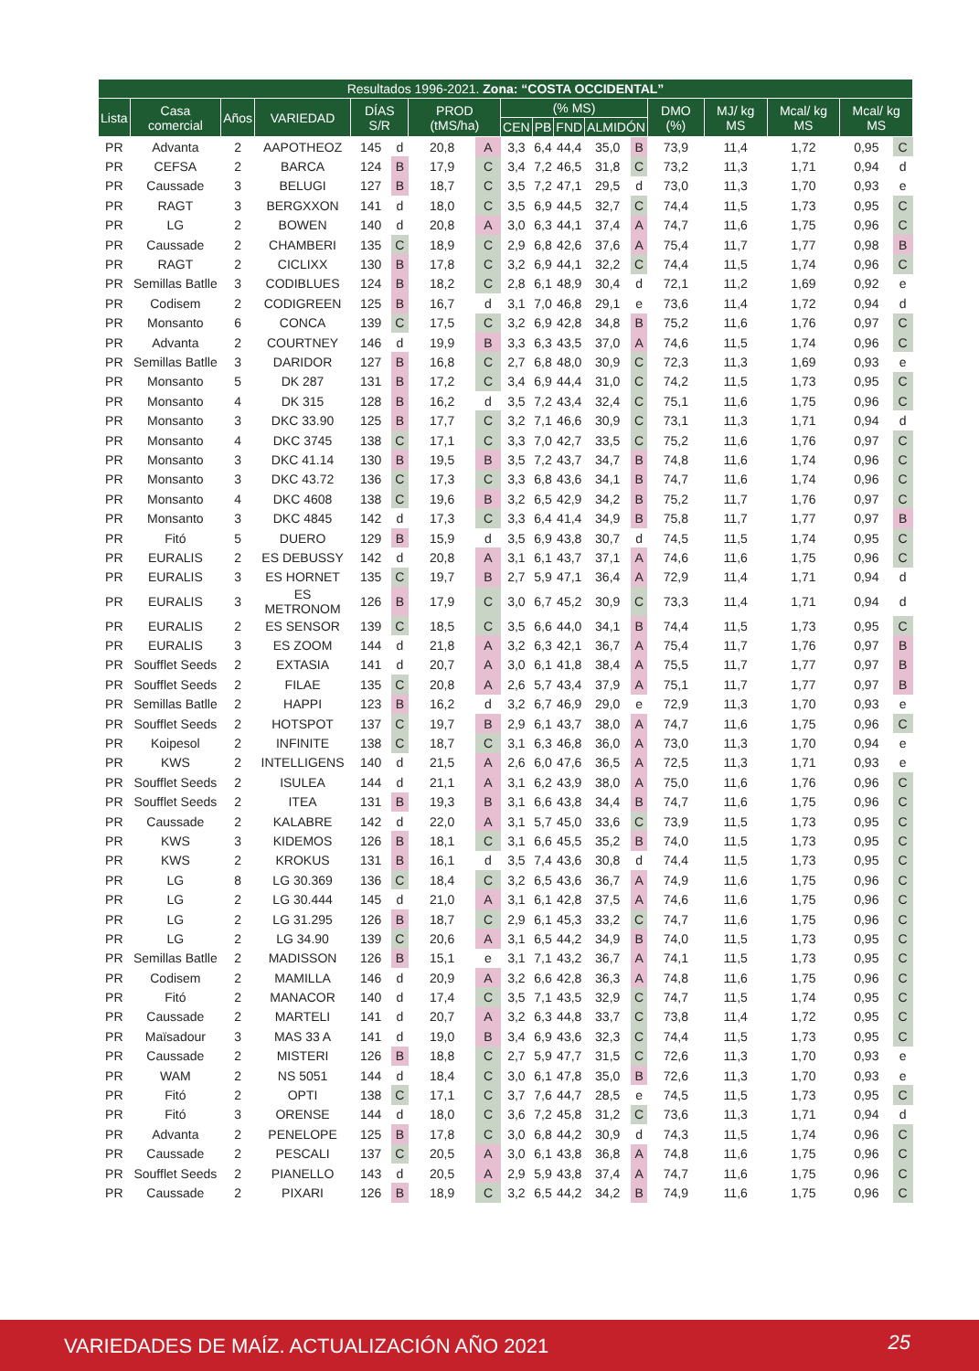| Resultados 1996-2021. Zona: “COSTA OCCIDENTAL” | | | | | | | | | | | | | | | | | |
| --- | --- | --- | --- | --- | --- | --- | --- | --- | --- | --- | --- | --- | --- | --- | --- | --- | --- |
| Lista | Casa comercial | Años | VARIEDAD | DÍAS S/R | | PROD (tMS/ha) | | (% MS) | | | | | DMO (%) | MJ/ kg MS | Mcal/ kg MS | Mcal/ kg MS | |
| | | | | | | | | CEN | PB | FND | ALMIDÓN | | | | | | |
| PR | Advanta | 2 | AAPOTHEOZ | 145 | d | 20,8 | A | 3,3 | 6,4 | 44,4 | 35,0 | B | 73,9 | 11,4 | 1,72 | 0,95 | C |
| PR | CEFSA | 2 | BARCA | 124 | B | 17,9 | C | 3,4 | 7,2 | 46,5 | 31,8 | C | 73,2 | 11,3 | 1,71 | 0,94 | d |
| PR | Caussade | 3 | BELUGI | 127 | B | 18,7 | C | 3,5 | 7,2 | 47,1 | 29,5 | d | 73,0 | 11,3 | 1,70 | 0,93 | e |
| PR | RAGT | 3 | BERGXXON | 141 | d | 18,0 | C | 3,5 | 6,9 | 44,5 | 32,7 | C | 74,4 | 11,5 | 1,73 | 0,95 | C |
| PR | LG | 2 | BOWEN | 140 | d | 20,8 | A | 3,0 | 6,3 | 44,1 | 37,4 | A | 74,7 | 11,6 | 1,75 | 0,96 | C |
| PR | Caussade | 2 | CHAMBERI | 135 | C | 18,9 | C | 2,9 | 6,8 | 42,6 | 37,6 | A | 75,4 | 11,7 | 1,77 | 0,98 | B |
| PR | RAGT | 2 | CICLIXX | 130 | B | 17,8 | C | 3,2 | 6,9 | 44,1 | 32,2 | C | 74,4 | 11,5 | 1,74 | 0,96 | C |
| PR | Semillas Batlle | 3 | CODIBLUES | 124 | B | 18,2 | C | 2,8 | 6,1 | 48,9 | 30,4 | d | 72,1 | 11,2 | 1,69 | 0,92 | e |
| PR | Codisem | 2 | CODIGREEN | 125 | B | 16,7 | d | 3,1 | 7,0 | 46,8 | 29,1 | e | 73,6 | 11,4 | 1,72 | 0,94 | d |
| PR | Monsanto | 6 | CONCA | 139 | C | 17,5 | C | 3,2 | 6,9 | 42,8 | 34,8 | B | 75,2 | 11,6 | 1,76 | 0,97 | C |
| PR | Advanta | 2 | COURTNEY | 146 | d | 19,9 | B | 3,3 | 6,3 | 43,5 | 37,0 | A | 74,6 | 11,5 | 1,74 | 0,96 | C |
| PR | Semillas Batlle | 3 | DARIDOR | 127 | B | 16,8 | C | 2,7 | 6,8 | 48,0 | 30,9 | C | 72,3 | 11,3 | 1,69 | 0,93 | e |
| PR | Monsanto | 5 | DK 287 | 131 | B | 17,2 | C | 3,4 | 6,9 | 44,4 | 31,0 | C | 74,2 | 11,5 | 1,73 | 0,95 | C |
| PR | Monsanto | 4 | DK 315 | 128 | B | 16,2 | d | 3,5 | 7,2 | 43,4 | 32,4 | C | 75,1 | 11,6 | 1,75 | 0,96 | C |
| PR | Monsanto | 3 | DKC 33.90 | 125 | B | 17,7 | C | 3,2 | 7,1 | 46,6 | 30,9 | C | 73,1 | 11,3 | 1,71 | 0,94 | d |
| PR | Monsanto | 4 | DKC 3745 | 138 | C | 17,1 | C | 3,3 | 7,0 | 42,7 | 33,5 | C | 75,2 | 11,6 | 1,76 | 0,97 | C |
| PR | Monsanto | 3 | DKC 41.14 | 130 | B | 19,5 | B | 3,5 | 7,2 | 43,7 | 34,7 | B | 74,8 | 11,6 | 1,74 | 0,96 | C |
| PR | Monsanto | 3 | DKC 43.72 | 136 | C | 17,3 | C | 3,3 | 6,8 | 43,6 | 34,1 | B | 74,7 | 11,6 | 1,74 | 0,96 | C |
| PR | Monsanto | 4 | DKC 4608 | 138 | C | 19,6 | B | 3,2 | 6,5 | 42,9 | 34,2 | B | 75,2 | 11,7 | 1,76 | 0,97 | C |
| PR | Monsanto | 3 | DKC 4845 | 142 | d | 17,3 | C | 3,3 | 6,4 | 41,4 | 34,9 | B | 75,8 | 11,7 | 1,77 | 0,97 | B |
| PR | Fitó | 5 | DUERO | 129 | B | 15,9 | d | 3,5 | 6,9 | 43,8 | 30,7 | d | 74,5 | 11,5 | 1,74 | 0,95 | C |
| PR | EURALIS | 2 | ES DEBUSSY | 142 | d | 20,8 | A | 3,1 | 6,1 | 43,7 | 37,1 | A | 74,6 | 11,6 | 1,75 | 0,96 | C |
| PR | EURALIS | 3 | ES HORNET | 135 | C | 19,7 | B | 2,7 | 5,9 | 47,1 | 36,4 | A | 72,9 | 11,4 | 1,71 | 0,94 | d |
| PR | EURALIS | 3 | ES METRONOM | 126 | B | 17,9 | C | 3,0 | 6,7 | 45,2 | 30,9 | C | 73,3 | 11,4 | 1,71 | 0,94 | d |
| PR | EURALIS | 2 | ES SENSOR | 139 | C | 18,5 | C | 3,5 | 6,6 | 44,0 | 34,1 | B | 74,4 | 11,5 | 1,73 | 0,95 | C |
| PR | EURALIS | 3 | ES ZOOM | 144 | d | 21,8 | A | 3,2 | 6,3 | 42,1 | 36,7 | A | 75,4 | 11,7 | 1,76 | 0,97 | B |
| PR | Soufflet Seeds | 2 | EXTASIA | 141 | d | 20,7 | A | 3,0 | 6,1 | 41,8 | 38,4 | A | 75,5 | 11,7 | 1,77 | 0,97 | B |
| PR | Soufflet Seeds | 2 | FILAE | 135 | C | 20,8 | A | 2,6 | 5,7 | 43,4 | 37,9 | A | 75,1 | 11,7 | 1,77 | 0,97 | B |
| PR | Semillas Batlle | 2 | HAPPI | 123 | B | 16,2 | d | 3,2 | 6,7 | 46,9 | 29,0 | e | 72,9 | 11,3 | 1,70 | 0,93 | e |
| PR | Soufflet Seeds | 2 | HOTSPOT | 137 | C | 19,7 | B | 2,9 | 6,1 | 43,7 | 38,0 | A | 74,7 | 11,6 | 1,75 | 0,96 | C |
| PR | Koipesol | 2 | INFINITE | 138 | C | 18,7 | C | 3,1 | 6,3 | 46,8 | 36,0 | A | 73,0 | 11,3 | 1,70 | 0,94 | e |
| PR | KWS | 2 | INTELLIGENS | 140 | d | 21,5 | A | 2,6 | 6,0 | 47,6 | 36,5 | A | 72,5 | 11,3 | 1,71 | 0,93 | e |
| PR | Soufflet Seeds | 2 | ISULEA | 144 | d | 21,1 | A | 3,1 | 6,2 | 43,9 | 38,0 | A | 75,0 | 11,6 | 1,76 | 0,96 | C |
| PR | Soufflet Seeds | 2 | ITEA | 131 | B | 19,3 | B | 3,1 | 6,6 | 43,8 | 34,4 | B | 74,7 | 11,6 | 1,75 | 0,96 | C |
| PR | Caussade | 2 | KALABRE | 142 | d | 22,0 | A | 3,1 | 5,7 | 45,0 | 33,6 | C | 73,9 | 11,5 | 1,73 | 0,95 | C |
| PR | KWS | 3 | KIDEMOS | 126 | B | 18,1 | C | 3,1 | 6,6 | 45,5 | 35,2 | B | 74,0 | 11,5 | 1,73 | 0,95 | C |
| PR | KWS | 2 | KROKUS | 131 | B | 16,1 | d | 3,5 | 7,4 | 43,6 | 30,8 | d | 74,4 | 11,5 | 1,73 | 0,95 | C |
| PR | LG | 8 | LG 30.369 | 136 | C | 18,4 | C | 3,2 | 6,5 | 43,6 | 36,7 | A | 74,9 | 11,6 | 1,75 | 0,96 | C |
| PR | LG | 2 | LG 30.444 | 145 | d | 21,0 | A | 3,1 | 6,1 | 42,8 | 37,5 | A | 74,6 | 11,6 | 1,75 | 0,96 | C |
| PR | LG | 2 | LG 31.295 | 126 | B | 18,7 | C | 2,9 | 6,1 | 45,3 | 33,2 | C | 74,7 | 11,6 | 1,75 | 0,96 | C |
| PR | LG | 2 | LG 34.90 | 139 | C | 20,6 | A | 3,1 | 6,5 | 44,2 | 34,9 | B | 74,0 | 11,5 | 1,73 | 0,95 | C |
| PR | Semillas Batlle | 2 | MADISSON | 126 | B | 15,1 | e | 3,1 | 7,1 | 43,2 | 36,7 | A | 74,1 | 11,5 | 1,73 | 0,95 | C |
| PR | Codisem | 2 | MAMILLA | 146 | d | 20,9 | A | 3,2 | 6,6 | 42,8 | 36,3 | A | 74,8 | 11,6 | 1,75 | 0,96 | C |
| PR | Fitó | 2 | MANACOR | 140 | d | 17,4 | C | 3,5 | 7,1 | 43,5 | 32,9 | C | 74,7 | 11,5 | 1,74 | 0,95 | C |
| PR | Caussade | 2 | MARTELI | 141 | d | 20,7 | A | 3,2 | 6,3 | 44,8 | 33,7 | C | 73,8 | 11,4 | 1,72 | 0,95 | C |
| PR | Maïsadour | 3 | MAS 33 A | 141 | d | 19,0 | B | 3,4 | 6,9 | 43,6 | 32,3 | C | 74,4 | 11,5 | 1,73 | 0,95 | C |
| PR | Caussade | 2 | MISTERI | 126 | B | 18,8 | C | 2,7 | 5,9 | 47,7 | 31,5 | C | 72,6 | 11,3 | 1,70 | 0,93 | e |
| PR | WAM | 2 | NS 5051 | 144 | d | 18,4 | C | 3,0 | 6,1 | 47,8 | 35,0 | B | 72,6 | 11,3 | 1,70 | 0,93 | e |
| PR | Fitó | 2 | OPTI | 138 | C | 17,1 | C | 3,7 | 7,6 | 44,7 | 28,5 | e | 74,5 | 11,5 | 1,73 | 0,95 | C |
| PR | Fitó | 3 | ORENSE | 144 | d | 18,0 | C | 3,6 | 7,2 | 45,8 | 31,2 | C | 73,6 | 11,3 | 1,71 | 0,94 | d |
| PR | Advanta | 2 | PENELOPE | 125 | B | 17,8 | C | 3,0 | 6,8 | 44,2 | 30,9 | d | 74,3 | 11,5 | 1,74 | 0,96 | C |
| PR | Caussade | 2 | PESCALI | 137 | C | 20,5 | A | 3,0 | 6,1 | 43,8 | 36,8 | A | 74,8 | 11,6 | 1,75 | 0,96 | C |
| PR | Soufflet Seeds | 2 | PIANELLO | 143 | d | 20,5 | A | 2,9 | 5,9 | 43,8 | 37,4 | A | 74,7 | 11,6 | 1,75 | 0,96 | C |
| PR | Caussade | 2 | PIXARI | 126 | B | 18,9 | C | 3,2 | 6,5 | 44,2 | 34,2 | B | 74,9 | 11,6 | 1,75 | 0,96 | C |
VARIEDADES DE MAÍZ. ACTUALIZACIÓN AÑO 2021 25